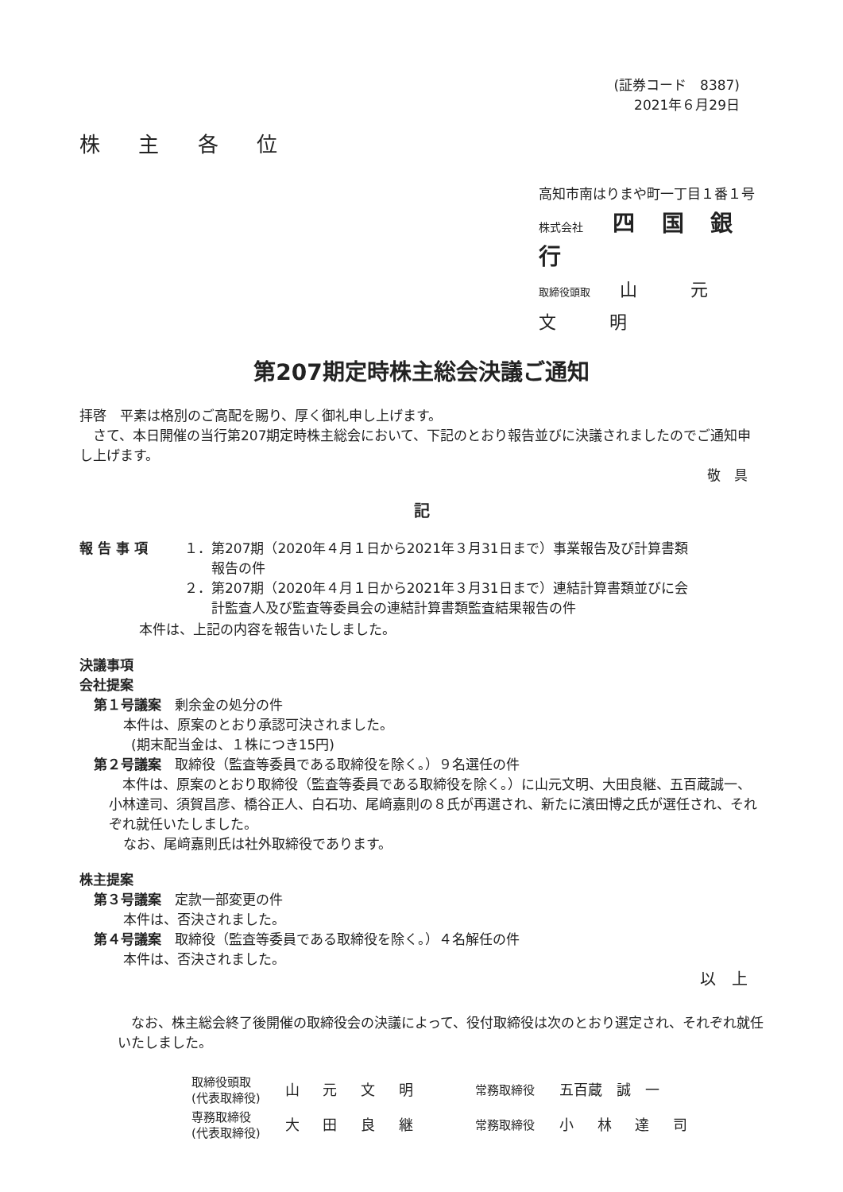(証券コード　8387)
2021年６月29日
株 主 各 位
高知市南はりまや町一丁目１番１号
株式会社　四 国 銀 行
取締役頭取　山 元 文 明
第207期定時株主総会決議ご通知
拝啓　平素は格別のご高配を賜り、厚く御礼申し上げます。
　さて、本日開催の当行第207期定時株主総会において、下記のとおり報告並びに決議されましたのでご通知申し上げます。
敬　具
記
| 報 告 事 項 | １．第207期（2020年４月１日から2021年３月31日まで）事業報告及び計算書類 報告の件 ２．第207期（2020年４月１日から2021年３月31日まで）連結計算書類並びに会 計監査人及び監査等委員会の連結計算書類監査結果報告の件 |
本件は、上記の内容を報告いたしました。
決議事項
会社提案
第１号議案　剰余金の処分の件
本件は、原案のとおり承認可決されました。
(期末配当金は、１株につき15円)
第２号議案　取締役（監査等委員である取締役を除く。）９名選任の件
　本件は、原案のとおり取締役（監査等委員である取締役を除く。）に山元文明、大田良継、五百蔵誠一、小林達司、須賀昌彦、橋谷正人、白石功、尾﨑嘉則の８氏が再選され、新たに濱田博之氏が選任され、それぞれ就任いたしました。
なお、尾﨑嘉則氏は社外取締役であります。
株主提案
第３号議案　定款一部変更の件
本件は、否決されました。
第４号議案　取締役（監査等委員である取締役を除く。）４名解任の件
本件は、否決されました。
以　上
　なお、株主総会終了後開催の取締役会の決議によって、役付取締役は次のとおり選定され、それぞれ就任いたしました。
| 取締役頭取 (代表取締役) | 山 元 文 明 | 常務取締役 | 五百蔵 誠 一 |
| 専務取締役 (代表取締役) | 大 田 良 継 | 常務取締役 | 小 林 達 司 |